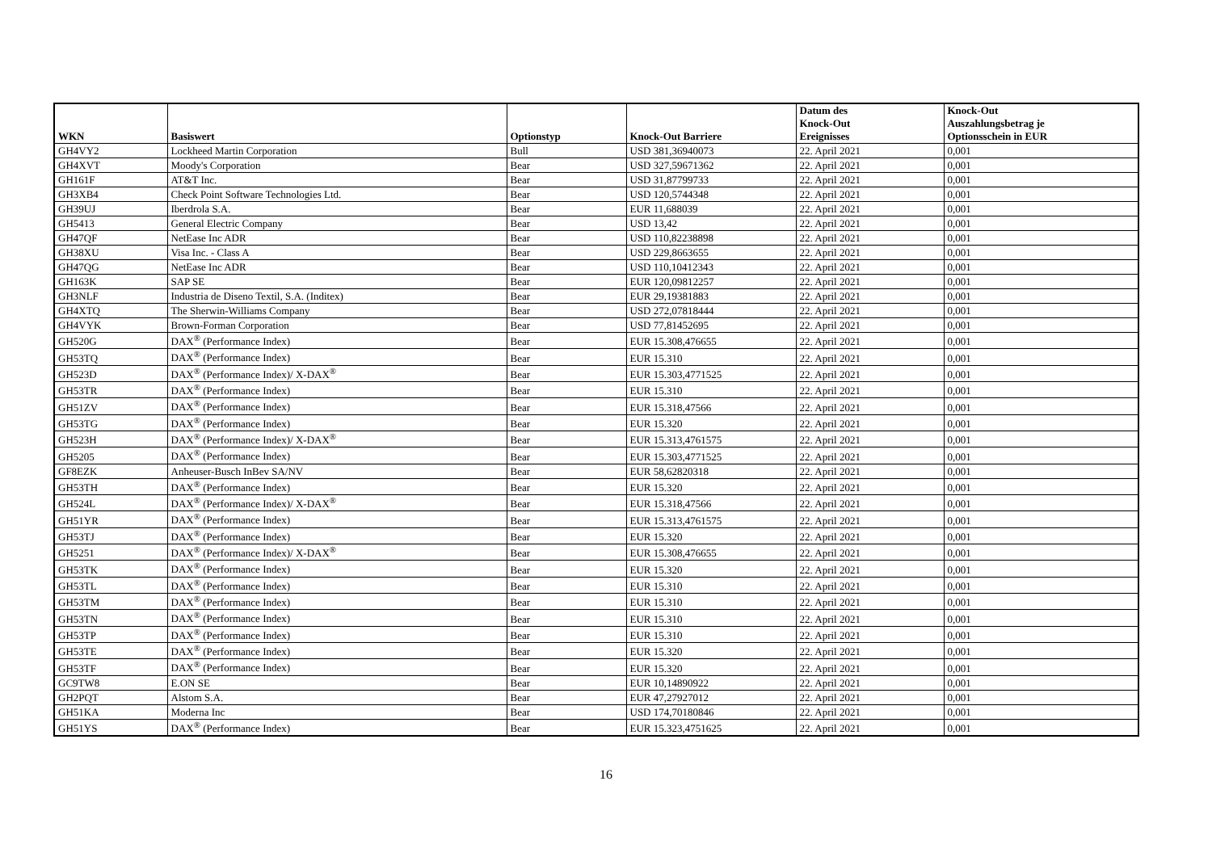| WKN | Basiswert | Optionstyp | Knock-Out Barriere | Datum des Knock-Out Ereignisses | Knock-Out Auszahlungsbetrag je Optionsschein in EUR |
| --- | --- | --- | --- | --- | --- |
| GH4VY2 | Lockheed Martin Corporation | Bull | USD 381,36940073 | 22. April 2021 | 0,001 |
| GH4XVT | Moody's Corporation | Bear | USD 327,59671362 | 22. April 2021 | 0,001 |
| GH161F | AT&T Inc. | Bear | USD 31,87799733 | 22. April 2021 | 0,001 |
| GH3XB4 | Check Point Software Technologies Ltd. | Bear | USD 120,5744348 | 22. April 2021 | 0,001 |
| GH39UJ | Iberdrola S.A. | Bear | EUR 11,688039 | 22. April 2021 | 0,001 |
| GH5413 | General Electric Company | Bear | USD 13,42 | 22. April 2021 | 0,001 |
| GH47QF | NetEase Inc ADR | Bear | USD 110,82238898 | 22. April 2021 | 0,001 |
| GH38XU | Visa Inc. - Class A | Bear | USD 229,8663655 | 22. April 2021 | 0,001 |
| GH47QG | NetEase Inc ADR | Bear | USD 110,10412343 | 22. April 2021 | 0,001 |
| GH163K | SAP SE | Bear | EUR 120,09812257 | 22. April 2021 | 0,001 |
| GH3NLF | Industria de Diseno Textil, S.A. (Inditex) | Bear | EUR 29,19381883 | 22. April 2021 | 0,001 |
| GH4XTQ | The Sherwin-Williams Company | Bear | USD 272,07818444 | 22. April 2021 | 0,001 |
| GH4VYK | Brown-Forman Corporation | Bear | USD 77,81452695 | 22. April 2021 | 0,001 |
| GH520G | DAX<sup>®</sup> (Performance Index) | Bear | EUR 15.308,476655 | 22. April 2021 | 0,001 |
| GH53TQ | DAX<sup>®</sup> (Performance Index) | Bear | EUR 15.310 | 22. April 2021 | 0,001 |
| GH523D | DAX<sup>®</sup> (Performance Index)/ X-DAX<sup>®</sup> | Bear | EUR 15.303,4771525 | 22. April 2021 | 0,001 |
| GH53TR | DAX<sup>®</sup> (Performance Index) | Bear | EUR 15.310 | 22. April 2021 | 0,001 |
| GH51ZV | DAX<sup>®</sup> (Performance Index) | Bear | EUR 15.318,47566 | 22. April 2021 | 0,001 |
| GH53TG | DAX<sup>®</sup> (Performance Index) | Bear | EUR 15.320 | 22. April 2021 | 0,001 |
| GH523H | DAX<sup>®</sup> (Performance Index)/ X-DAX<sup>®</sup> | Bear | EUR 15.313,4761575 | 22. April 2021 | 0,001 |
| GH5205 | DAX<sup>®</sup> (Performance Index) | Bear | EUR 15.303,4771525 | 22. April 2021 | 0,001 |
| GF8EZK | Anheuser-Busch InBev SA/NV | Bear | EUR 58,62820318 | 22. April 2021 | 0,001 |
| GH53TH | DAX<sup>®</sup> (Performance Index) | Bear | EUR 15.320 | 22. April 2021 | 0,001 |
| GH524L | DAX<sup>®</sup> (Performance Index)/ X-DAX<sup>®</sup> | Bear | EUR 15.318,47566 | 22. April 2021 | 0,001 |
| GH51YR | DAX<sup>®</sup> (Performance Index) | Bear | EUR 15.313,4761575 | 22. April 2021 | 0,001 |
| GH53TJ | DAX<sup>®</sup> (Performance Index) | Bear | EUR 15.320 | 22. April 2021 | 0,001 |
| GH5251 | DAX<sup>®</sup> (Performance Index)/ X-DAX<sup>®</sup> | Bear | EUR 15.308,476655 | 22. April 2021 | 0,001 |
| GH53TK | DAX<sup>®</sup> (Performance Index) | Bear | EUR 15.320 | 22. April 2021 | 0,001 |
| GH53TL | DAX<sup>®</sup> (Performance Index) | Bear | EUR 15.310 | 22. April 2021 | 0,001 |
| GH53TM | DAX<sup>®</sup> (Performance Index) | Bear | EUR 15.310 | 22. April 2021 | 0,001 |
| GH53TN | DAX<sup>®</sup> (Performance Index) | Bear | EUR 15.310 | 22. April 2021 | 0,001 |
| GH53TP | DAX<sup>®</sup> (Performance Index) | Bear | EUR 15.310 | 22. April 2021 | 0,001 |
| GH53TE | DAX<sup>®</sup> (Performance Index) | Bear | EUR 15.320 | 22. April 2021 | 0,001 |
| GH53TF | DAX<sup>®</sup> (Performance Index) | Bear | EUR 15.320 | 22. April 2021 | 0,001 |
| GC9TW8 | E.ON SE | Bear | EUR 10,14890922 | 22. April 2021 | 0,001 |
| GH2PQT | Alstom S.A. | Bear | EUR 47,27927012 | 22. April 2021 | 0,001 |
| GH51KA | Moderna Inc | Bear | USD 174,70180846 | 22. April 2021 | 0,001 |
| GH51YS | DAX<sup>®</sup> (Performance Index) | Bear | EUR 15.323,4751625 | 22. April 2021 | 0,001 |
16